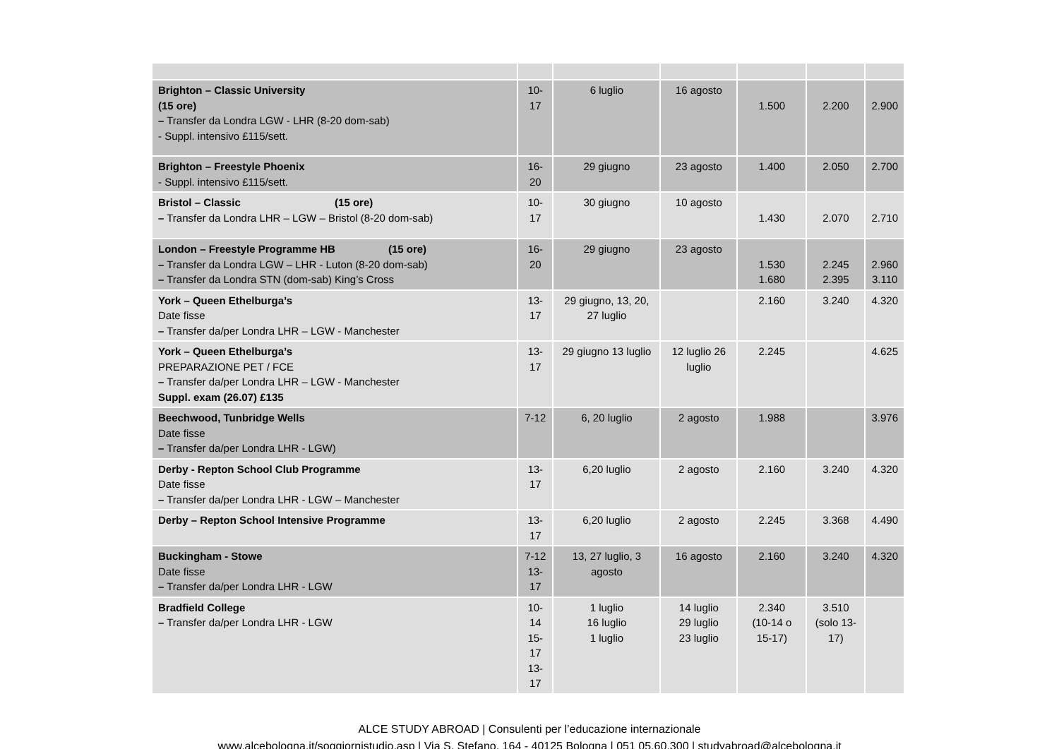| Brighton – Classic University (15 ore) – Transfer da Londra LGW - LHR (8-20 dom-sab) - Suppl. intensivo £115/sett. | 10-17 | 6 luglio | 16 agosto | 1.500 | 2.200 | 2.900 |
| Brighton – Freestyle Phoenix - Suppl. intensivo £115/sett. | 16-20 | 29 giugno | 23 agosto | 1.400 | 2.050 | 2.700 |
| Bristol – Classic (15 ore) – Transfer da Londra LHR – LGW – Bristol (8-20 dom-sab) | 10-17 | 30 giugno | 10 agosto | 1.430 | 2.070 | 2.710 |
| London – Freestyle Programme HB (15 ore) – Transfer da Londra LGW – LHR - Luton (8-20 dom-sab) – Transfer da Londra STN (dom-sab) King’s Cross | 16-20 | 29 giugno | 23 agosto | 1.530 1.680 | 2.245 2.395 | 2.960 3.110 |
| York – Queen Ethelburga’s Date fisse – Transfer da/per Londra LHR – LGW - Manchester | 13-17 | 29 giugno, 13, 20, 27 luglio | | 2.160 | 3.240 | 4.320 |
| York – Queen Ethelburga’s PREPARAZIONE PET / FCE – Transfer da/per Londra LHR – LGW - Manchester Suppl. exam (26.07) £135 | 13-17 | 29 giugno 13 luglio | 12 luglio 26 luglio | 2.245 | | 4.625 |
| Beechwood, Tunbridge Wells Date fisse – Transfer da/per Londra LHR - LGW) | 7-12 | 6, 20 luglio | 2 agosto | 1.988 | | 3.976 |
| Derby - Repton School Club Programme Date fisse – Transfer da/per Londra LHR - LGW – Manchester | 13-17 | 6,20 luglio | 2 agosto | 2.160 | 3.240 | 4.320 |
| Derby – Repton School Intensive Programme | 13-17 | 6,20 luglio | 2 agosto | 2.245 | 3.368 | 4.490 |
| Buckingham - Stowe Date fisse – Transfer da/per Londra LHR - LGW | 7-12 13-17 | 13, 27 luglio, 3 agosto | 16 agosto | 2.160 | 3.240 | 4.320 |
| Bradfield College – Transfer da/per Londra LHR - LGW | 10-14 15-17 13-17 | 1 luglio 16 luglio 1 luglio | 14 luglio 29 luglio 23 luglio | 2.340 (10-14 o 15-17) | 3.510 (solo 13-17) | |
ALCE STUDY ABROAD | Consulenti per l’educazione internazionale
www.alcebologna.it/soggiornistudio.asp | Via S. Stefano, 164 - 40125 Bologna | 051 05.60.300 | studyabroad@alcebologna.it